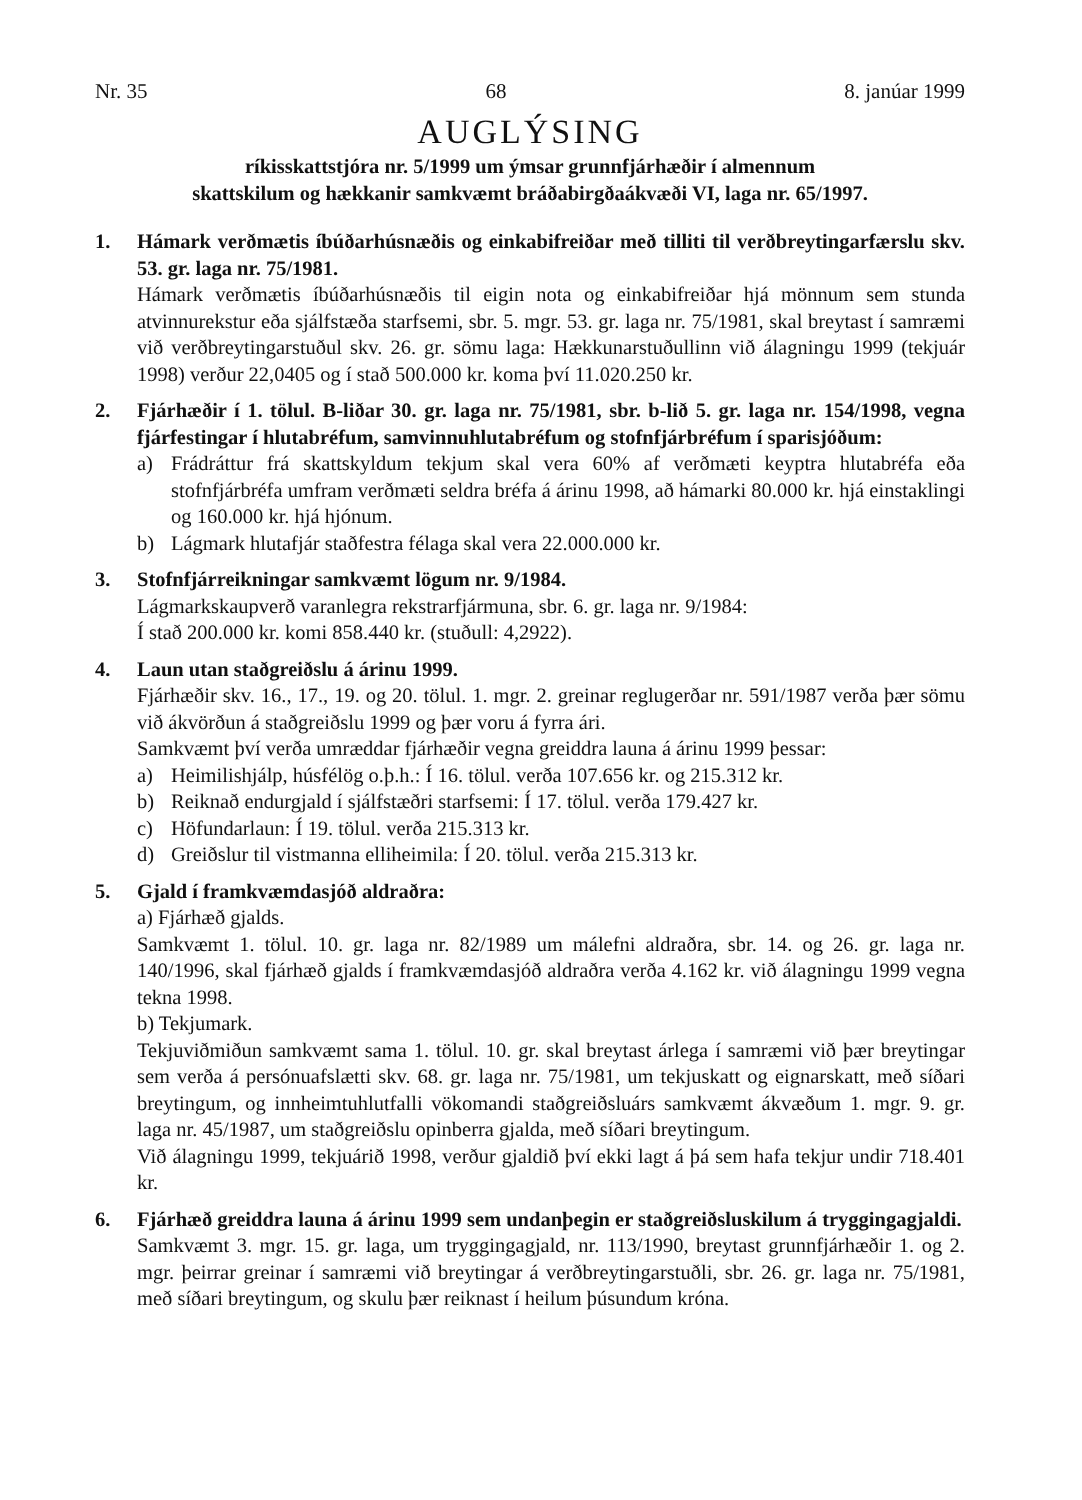Nr. 35 68 8. janúar 1999
AUGLÝSING
ríkisskattstjóra nr. 5/1999 um ýmsar grunnfjárhæðir í almennum
skattskilum og hækkanir samkvæmt bráðabirgðaákvæði VI, laga nr. 65/1997.
1. Hámark verðmætis íbúðarhúsnæðis og einkabifreiðar með tilliti til verðbreytingarfærslu skv. 53. gr. laga nr. 75/1981.
Hámark verðmætis íbúðarhúsnæðis til eigin nota og einkabifreiðar hjá mönnum sem stunda atvinnurekstur eða sjálfstæða starfsemi, sbr. 5. mgr. 53. gr. laga nr. 75/1981, skal breytast í samræmi við verðbreytingarstuðul skv. 26. gr. sömu laga: Hækkunarstuðullinn við álagningu 1999 (tekjuár 1998) verður 22,0405 og í stað 500.000 kr. koma því 11.020.250 kr.
2. Fjárhæðir í 1. tölul. B-liðar 30. gr. laga nr. 75/1981, sbr. b-lið 5. gr. laga nr. 154/1998, vegna fjárfestingar í hlutabréfum, samvinnuhlutabréfum og stofnfjárbréfum í sparisjóðum:
a) Frádráttur frá skattskyldum tekjum skal vera 60% af verðmæti keyptra hlutabréfa eða stofnfjárbréfa umfram verðmæti seldra bréfa á árinu 1998, að hámarki 80.000 kr. hjá einstaklingi og 160.000 kr. hjá hjónum.
b) Lágmark hlutafjár staðfestra félaga skal vera 22.000.000 kr.
3. Stofnfjárreikningar samkvæmt lögum nr. 9/1984.
Lágmarkskaupverð varanlegra rekstrarfjármuna, sbr. 6. gr. laga nr. 9/1984:
Í stað 200.000 kr. komi 858.440 kr. (stuðull: 4,2922).
4. Laun utan staðgreiðslu á árinu 1999.
Fjárhæðir skv. 16., 17., 19. og 20. tölul. 1. mgr. 2. greinar reglugerðar nr. 591/1987 verða þær sömu við ákvörðun á staðgreiðslu 1999 og þær voru á fyrra ári.
Samkvæmt því verða umræddar fjárhæðir vegna greiddra launa á árinu 1999 þessar:
a) Heimilishjálp, húsfélög o.þ.h.: Í 16. tölul. verða 107.656 kr. og 215.312 kr.
b) Reiknað endurgjald í sjálfstæðri starfsemi: Í 17. tölul. verða 179.427 kr.
c) Höfundarlaun: Í 19. tölul. verða 215.313 kr.
d) Greiðslur til vistmanna elliheimila: Í 20. tölul. verða 215.313 kr.
5. Gjald í framkvæmdasjóð aldraðra:
a) Fjárhæð gjalds.
Samkvæmt 1. tölul. 10. gr. laga nr. 82/1989 um málefni aldraðra, sbr. 14. og 26. gr. laga nr. 140/1996, skal fjárhæð gjalds í framkvæmdasjóð aldraðra verða 4.162 kr. við álagningu 1999 vegna tekna 1998.
b) Tekjumark.
Tekjuviðmiðun samkvæmt sama 1. tölul. 10. gr. skal breytast árlega í samræmi við þær breytingar sem verða á persónuafslætti skv. 68. gr. laga nr. 75/1981, um tekjuskatt og eignarskatt, með síðari breytingum, og innheimtuhlutfalli vökomandi staðgreiðsluárs samkvæmt ákvæðum 1. mgr. 9. gr. laga nr. 45/1987, um staðgreiðslu opinberra gjalda, með síðari breytingum.
Við álagningu 1999, tekjuárið 1998, verður gjaldið því ekki lagt á þá sem hafa tekjur undir 718.401 kr.
6. Fjárhæð greiddra launa á árinu 1999 sem undanþegin er staðgreiðsluskilum á tryggingagjaldi.
Samkvæmt 3. mgr. 15. gr. laga, um tryggingagjald, nr. 113/1990, breytast grunnfjárhæðir 1. og 2. mgr. þeirrar greinar í samræmi við breytingar á verðbreytingarstuðli, sbr. 26. gr. laga nr. 75/1981, með síðari breytingum, og skulu þær reiknast í heilum þúsundum króna.